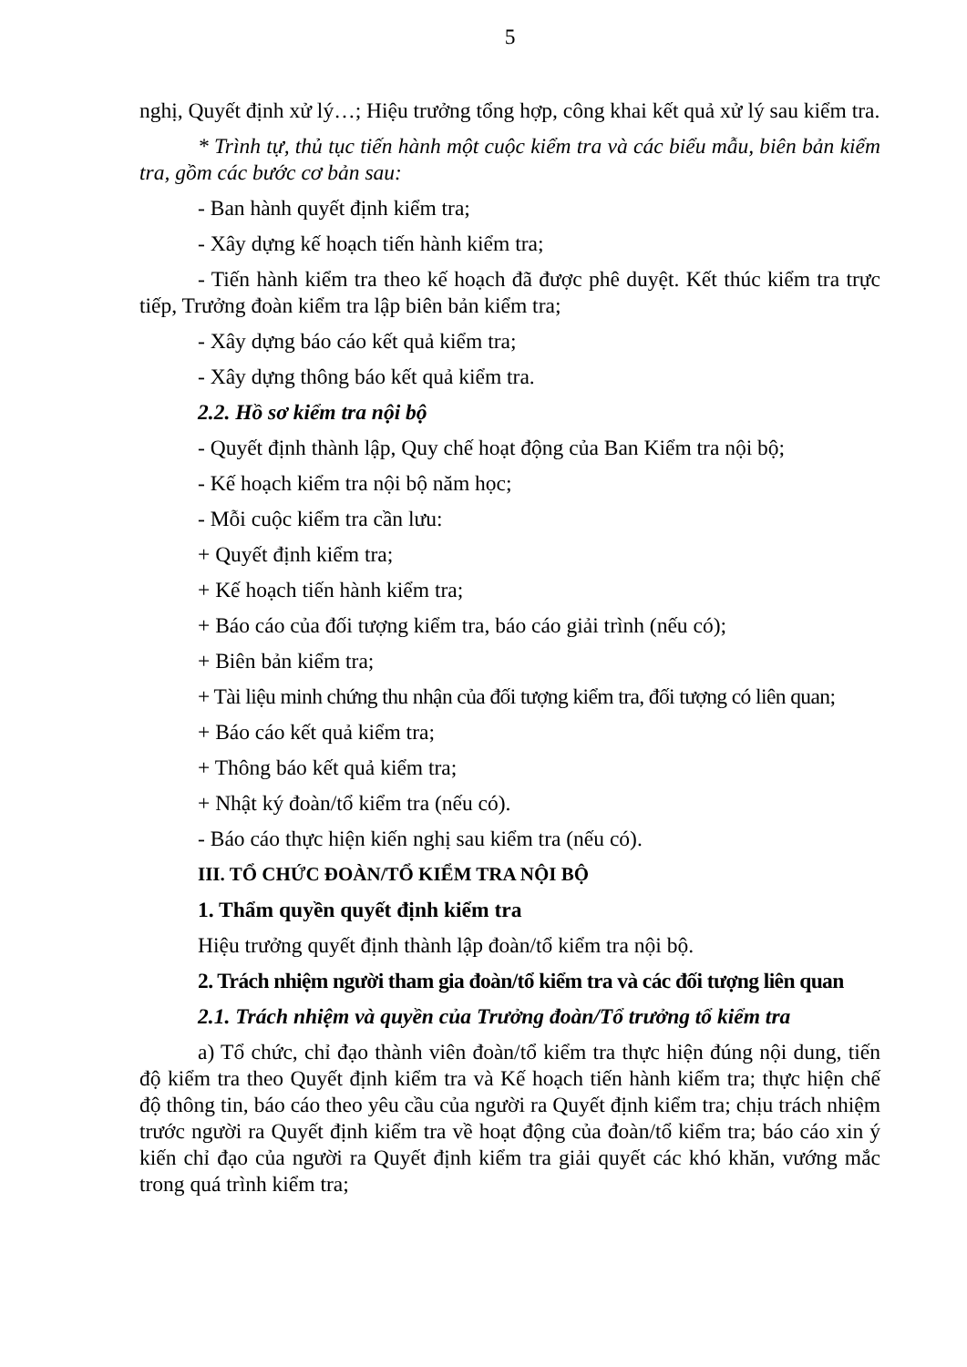5
nghị, Quyết định xử lý…; Hiệu trưởng tổng hợp, công khai kết quả xử lý sau kiểm tra.
* Trình tự, thủ tục tiến hành một cuộc kiểm tra và các biểu mẫu, biên bản kiểm tra, gồm các bước cơ bản sau:
- Ban hành quyết định kiểm tra;
- Xây dựng kế hoạch tiến hành kiểm tra;
- Tiến hành kiểm tra theo kế hoạch đã được phê duyệt. Kết thúc kiểm tra trực tiếp, Trưởng đoàn kiểm tra lập biên bản kiểm tra;
- Xây dựng báo cáo kết quả kiểm tra;
- Xây dựng thông báo kết quả kiểm tra.
2.2. Hồ sơ kiểm tra nội bộ
- Quyết định thành lập, Quy chế hoạt động của Ban Kiểm tra nội bộ;
- Kế hoạch kiểm tra nội bộ năm học;
- Mỗi cuộc kiểm tra cần lưu:
+ Quyết định kiểm tra;
+ Kế hoạch tiến hành kiểm tra;
+ Báo cáo của đối tượng kiểm tra, báo cáo giải trình (nếu có);
+ Biên bản kiểm tra;
+ Tài liệu minh chứng thu nhận của đối tượng kiểm tra, đối tượng có liên quan;
+ Báo cáo kết quả kiểm tra;
+ Thông báo kết quả kiểm tra;
+ Nhật ký đoàn/tổ kiểm tra (nếu có).
- Báo cáo thực hiện kiến nghị sau kiểm tra (nếu có).
III. TỔ CHỨC ĐOÀN/TỔ KIỂM TRA NỘI BỘ
1. Thẩm quyền quyết định kiểm tra
Hiệu trưởng quyết định thành lập đoàn/tổ kiểm tra nội bộ.
2. Trách nhiệm người tham gia đoàn/tổ kiểm tra và các đối tượng liên quan
2.1. Trách nhiệm và quyền của Trưởng đoàn/Tổ trưởng tổ kiểm tra
a) Tổ chức, chỉ đạo thành viên đoàn/tổ kiểm tra thực hiện đúng nội dung, tiến độ kiểm tra theo Quyết định kiểm tra và Kế hoạch tiến hành kiểm tra; thực hiện chế độ thông tin, báo cáo theo yêu cầu của người ra Quyết định kiểm tra; chịu trách nhiệm trước người ra Quyết định kiểm tra về hoạt động của đoàn/tổ kiểm tra; báo cáo xin ý kiến chỉ đạo của người ra Quyết định kiểm tra giải quyết các khó khăn, vướng mắc trong quá trình kiểm tra;